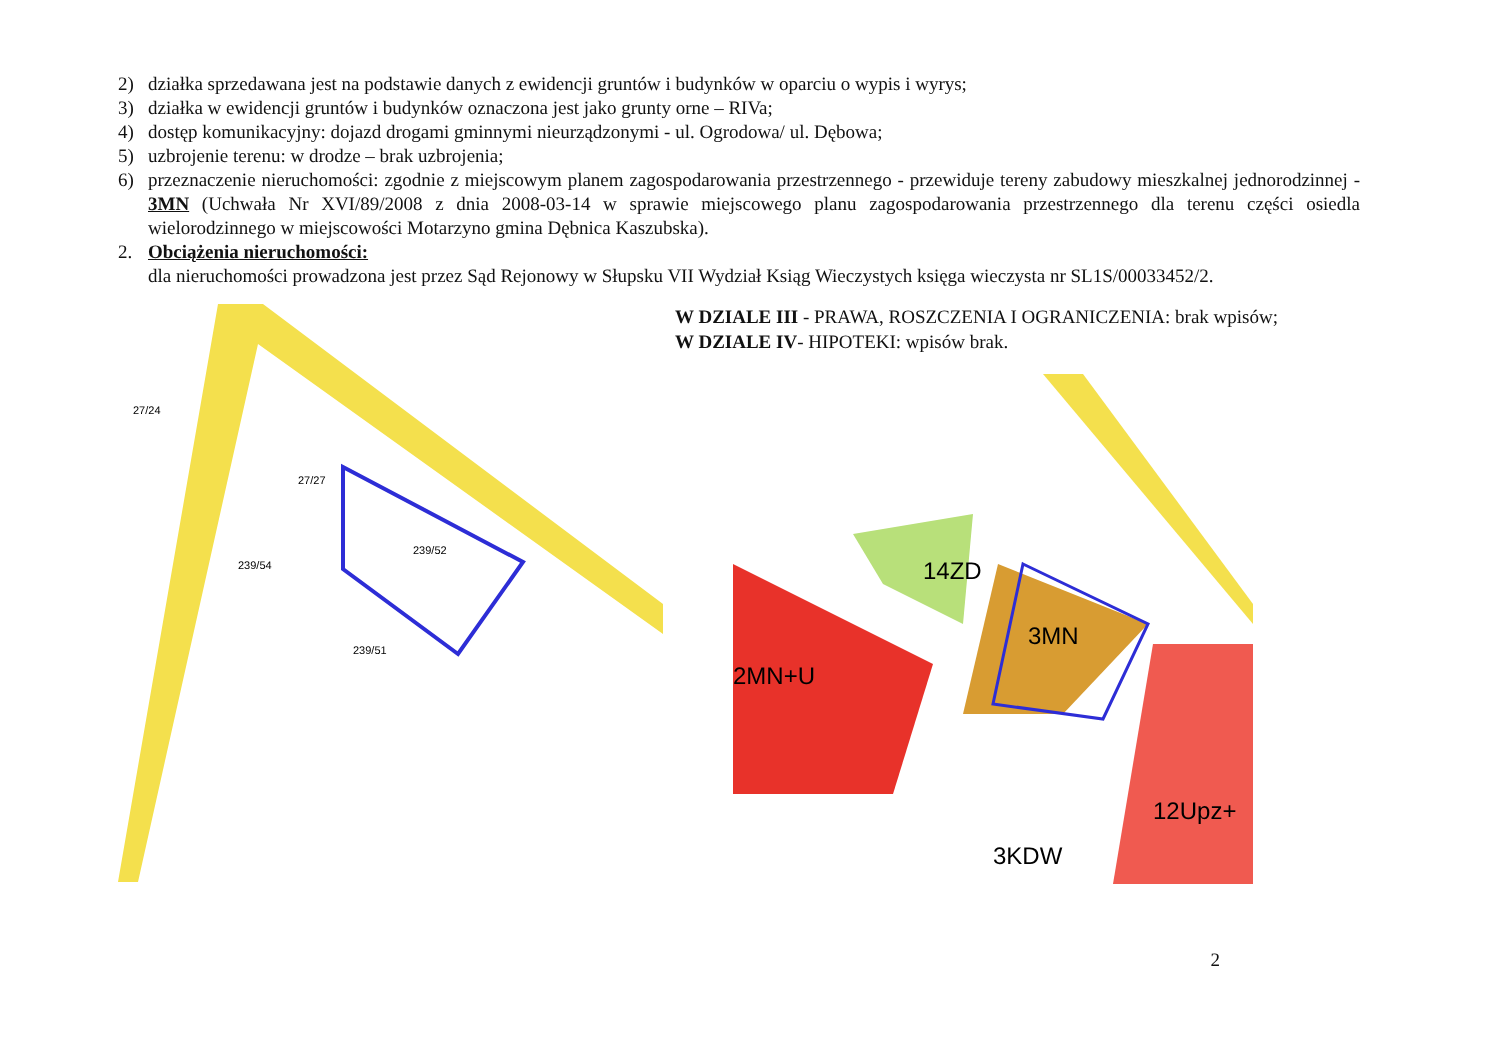2) działka sprzedawana jest na podstawie danych z ewidencji gruntów i budynków w oparciu o wypis i wyrys;
3) działka w ewidencji gruntów i budynków oznaczona jest jako grunty orne – RIVa;
4) dostęp komunikacyjny: dojazd drogami gminnymi nieurządzonymi - ul. Ogrodowa/ ul. Dębowa;
5) uzbrojenie terenu: w drodze – brak uzbrojenia;
6) przeznaczenie nieruchomości: zgodnie z miejscowym planem zagospodarowania przestrzennego - przewiduje tereny zabudowy mieszkalnej jednorodzinnej - 3MN (Uchwała Nr XVI/89/2008 z dnia 2008-03-14 w sprawie miejscowego planu zagospodarowania przestrzennego dla terenu części osiedla wielorodzinnego w miejscowości Motarzyno gmina Dębnica Kaszubska).
2. Obciążenia nieruchomości:
dla nieruchomości prowadzona jest przez Sąd Rejonowy w Słupsku VII Wydział Ksiąg Wieczystych księga wieczysta nr SL1S/00033452/2.
239/52
239/51
27/24
27/27
239/54
W DZIALE III - PRAWA, ROSZCZENIA I OGRANICZENIA: brak wpisów;
W DZIALE IV- HIPOTEKI: wpisów brak.
3MN
2MN+U
14ZD
12Upz+
3KDW
2